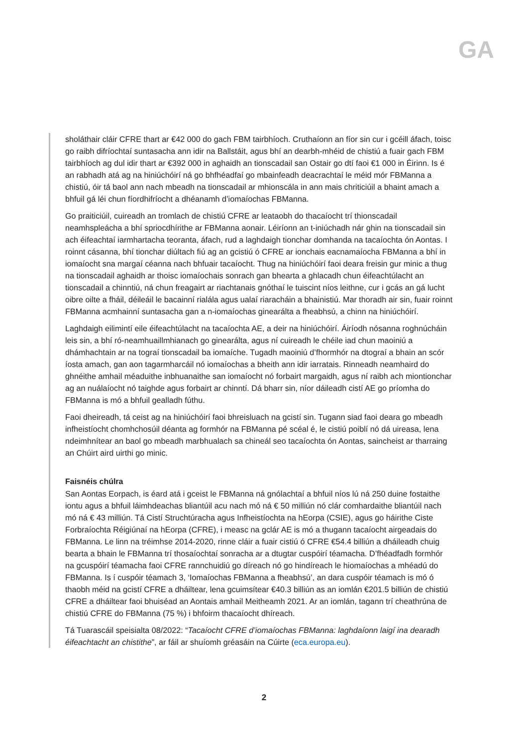GA
sholáthair cláir CFRE thart ar €42 000 do gach FBM tairbhíoch. Cruthaíonn an fíor sin cur i gcéill áfach, toisc go raibh difríochtaí suntasacha ann idir na Ballstáit, agus bhí an dearbh-mhéid de chistiú a fuair gach FBM tairbhíoch ag dul idir thart ar €392 000 in aghaidh an tionscadail san Ostair go dtí faoi €1 000 in Éirinn. Is é an rabhadh atá ag na hiniúchóirí ná go bhfhéadfaí go mbainfeadh deacrachtaí le méid mór FBManna a chistiú, óir tá baol ann nach mbeadh na tionscadail ar mhionscála in ann mais chriticiúil a bhaint amach a bhfuil gá léi chun fíordhifríocht a dhéanamh d’iomaíochas FBManna.
Go praiticiúil, cuireadh an tromlach de chistiú CFRE ar leataobh do thacaíocht trí thionscadail neamhspleácha a bhí spriocdhírithe ar FBManna aonair. Léiríonn an t-iniúchadh nár ghin na tionscadail sin ach éifeachtaí iarmhartacha teoranta, áfach, rud a laghdaigh tionchar domhanda na tacaíochta ón Aontas. I roinnt cásanna, bhí tionchar diúltach fiú ag an gcistiú ó CFRE ar ionchais eacnamaíocha FBManna a bhí in iomaíocht sna margaí céanna nach bhfuair tacaíocht. Thug na hiniúchóirí faoi deara freisin gur minic a thug na tionscadail aghaidh ar thoisc iomaíochais sonrach gan bhearta a ghlacadh chun éifeachtúlacht an tionscadail a chinntiú, ná chun freagairt ar riachtanais gnóthaí le tuiscint níos leithne, cur i gcás an gá lucht oibre oilte a fháil, déileáil le bacainní rialála agus ualaí riaracháin a bhainistiú. Mar thoradh air sin, fuair roinnt FBManna acmhainní suntasacha gan a n-iomaíochas ginearálta a fheabhsú, a chinn na hiniúchóirí.
Laghdaigh eilimintí eile éifeachtúlacht na tacaíochta AE, a deir na hiniúchóirí. Áiríodh nósanna roghnúcháin leis sin, a bhí ró-neamhuaillmhianach go ginearálta, agus ní cuireadh le chéile iad chun maoiniú a dhámhachtain ar na tograí tionscadail ba iomaíche. Tugadh maoiniú d’fhormhór na dtograí a bhain an scór íosta amach, gan aon tagarmharcáil nó iomaíochas a bheith ann idir iarratais. Rinneadh neamhaird do ghnéithe amhail méaduithe inbhuanaithe san iomaíocht nó forbairt margaidh, agus ní raibh ach miontionchar ag an nuálaíocht nó taighde agus forbairt ar chinntí. Dá bharr sin, níor dáileadh cistí AE go príomha do FBManna is mó a bhfuil gealladh fúthu.
Faoi dheireadh, tá ceist ag na hiniúchóirí faoi bhreisluach na gcistí sin. Tugann siad faoi deara go mbeadh infheistíocht chomhchosúil déanta ag formhór na FBManna pé scéal é, le cistiú poiblí nó dá uireasa, lena ndeimhnítear an baol go mbeadh marbhualach sa chineál seo tacaíochta ón Aontas, saincheist ar tharraing an Chúirt aird uirthi go minic.
Faisnéis chúlra
San Aontas Eorpach, is éard atá i gceist le FBManna ná gnólachtaí a bhfuil níos lú ná 250 duine fostaithe iontu agus a bhfuil láimhdeachas bliantúil acu nach mó ná € 50 milliún nó clár comhardaithe bliantúil nach mó ná € 43 milliún. Tá Cistí Struchtúracha agus Infheistíochta na hEorpa (CSIE), agus go háirithe Ciste Forbraíochta Réigiúnaí na hEorpa (CFRE), i measc na gclár AE is mó a thugann tacaíocht airgeadais do FBManna. Le linn na tréimhse 2014-2020, rinne cláir a fuair cistiú ó CFRE €54.4 billiún a dháileadh chuig bearta a bhain le FBManna trí thosaíochtaí sonracha ar a dtugtar cuspóirí téamacha. D’fhéadfadh formhór na gcuspóirí téamacha faoi CFRE rannchuidiú go díreach nó go hindíreach le hiomaíochas a mhéadú do FBManna. Is í cuspóir téamach 3, ‘Iomaíochas FBManna a fheabhsú’, an dara cuspóir téamach is mó ó thaobh méid na gcistí CFRE a dháiltear, lena gcuimsítear €40.3 billiún as an iomlán €201.5 billiún de chistiú CFRE a dháiltear faoi bhuiséad an Aontais amhail Meitheamh 2021. Ar an iomlán, tagann trí cheathrúna de chistiú CFRE do FBManna (75 %) i bhfoirm thacaíocht dhíreach.
Tá Tuarascáil speisialta 08/2022: “Tacaíocht CFRE d’iomaíochas FBManna: laghdaíonn laigí ina dearadh éifeachtacht an chistithe”, ar fáil ar shuíomh gréasáin na Cúirte (eca.europa.eu).
2